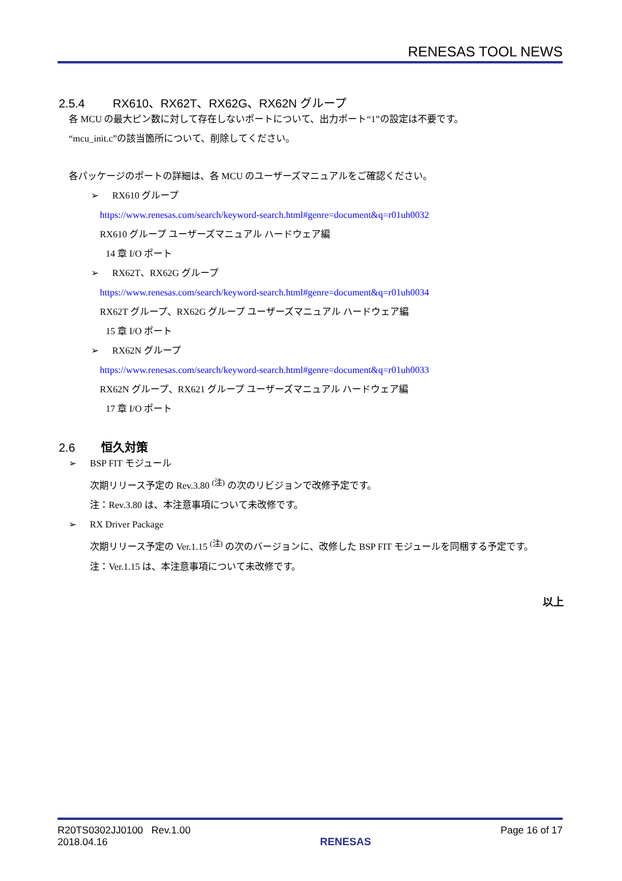RENESAS TOOL NEWS
2.5.4 RX610、RX62T、RX62G、RX62N グループ
各 MCU の最大ピン数に対して存在しないポートについて、出力ポート“1”の設定は不要です。
“mcu_init.c”の該当箇所について、削除してください。
各パッケージのポートの詳細は、各 MCU のユーザーズマニュアルをご確認ください。
➢ RX610 グループ
https://www.renesas.com/search/keyword-search.html#genre=document&q=r01uh0032
RX610 グループ ユーザーズマニュアル ハードウェア編
14 章 I/O ポート
➢ RX62T、RX62G グループ
https://www.renesas.com/search/keyword-search.html#genre=document&q=r01uh0034
RX62T グループ、RX62G グループ ユーザーズマニュアル ハードウェア編
15 章 I/O ポート
➢ RX62N グループ
https://www.renesas.com/search/keyword-search.html#genre=document&q=r01uh0033
RX62N グループ、RX621 グループ ユーザーズマニュアル ハードウェア編
17 章 I/O ポート
2.6 恒久対策
➢ BSP FIT モジュール
次期リリース予定の Rev.3.80 <sup>(注)</sup> の次のリビジョンで改修予定です。
注：Rev.3.80 は、本注意事項について未改修です。
➢ RX Driver Package
次期リリース予定の Ver.1.15 <sup>(注)</sup> の次のバージョンに、改修した BSP FIT モジュールを同梱する予定です。
注：Ver.1.15 は、本注意事項について未改修です。
以上
R20TS0302JJ0100 Rev.1.00
2018.04.16
RENESAS Page 16 of 17